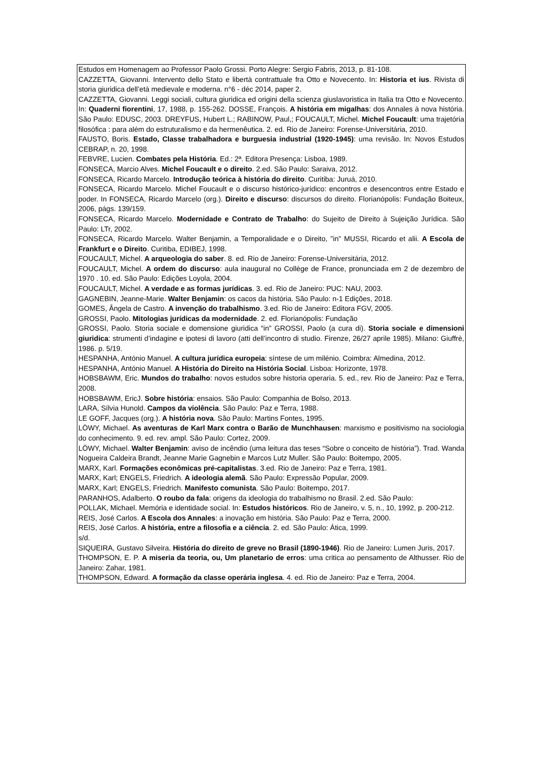Estudos em Homenagem ao Professor Paolo Grossi. Porto Alegre: Sergio Fabris, 2013, p. 81-108.
CAZZETTA, Giovanni. Intervento dello Stato e libertà contrattuale fra Otto e Novecento. In: Historia et ius. Rivista di storia giuridica dell’età medievale e moderna. n°6 - déc 2014, paper 2.
CAZZETTA, Giovanni. Leggi sociali, cultura giuridica ed origini della scienza giuslavoristica in Italia tra Otto e Novecento. In: Quaderni fiorentini, 17, 1988, p. 155-262. DOSSE, François. A história em migalhas: dos Annales à nova história. São Paulo: EDUSC, 2003. DREYFUS, Hubert L.; RABINOW, Paul,; FOUCAULT, Michel. Michel Foucault: uma trajetória filosófica : para além do estruturalismo e da hermenêutica. 2. ed. Rio de Janeiro: Forense-Universitária, 2010.
FAUSTO, Boris. Estado, Classe trabalhadora e burguesia industrial (1920-1945): uma revisão. In: Novos Estudos CEBRAP, n. 20, 1998.
FEBVRE, Lucien. Combates pela História. Ed.: 2ª. Editora Presença: Lisboa, 1989.
FONSECA, Marcio Alves. Michel Foucault e o direito. 2.ed. São Paulo: Saraiva, 2012.
FONSECA, Ricardo Marcelo. Introdução teórica à história do direito. Curitiba: Juruá, 2010.
FONSECA, Ricardo Marcelo. Michel Foucault e o discurso histórico-jurídico: encontros e desencontros entre Estado e poder. In FONSECA, Ricardo Marcelo (org.). Direito e discurso: discursos do direito. Florianópolis: Fundação Boiteux, 2006, págs. 139/159.
FONSECA, Ricardo Marcelo. Modernidade e Contrato de Trabalho: do Sujeito de Direito à Sujeição Jurídica. São Paulo: LTr, 2002.
FONSECA, Ricardo Marcelo. Walter Benjamin, a Temporalidade e o Direito, "in" MUSSI, Ricardo et alii. A Escola de Frankfurt e o Direito. Curitiba, EDIBEJ, 1998.
FOUCAULT, Michel. A arqueologia do saber. 8. ed. Rio de Janeiro: Forense-Universitária, 2012.
FOUCAULT, Michel. A ordem do discurso: aula inaugural no Collège de France, pronunciada em 2 de dezembro de 1970 . 10. ed. São Paulo: Edições Loyola, 2004.
FOUCAULT, Michel. A verdade e as formas jurídicas. 3. ed. Rio de Janeiro: PUC: NAU, 2003.
GAGNEBIN, Jeanne-Marie. Walter Benjamin: os cacos da história. São Paulo: n-1 Edições, 2018.
GOMES, Ângela de Castro. A invenção do trabalhismo. 3.ed. Rio de Janeiro: Editora FGV, 2005.
GROSSI, Paolo. Mitologias jurídicas da modernidade. 2. ed. Florianópolis: Fundação
GROSSI, Paolo. Storia sociale e domensione giuridica “in” GROSSI, Paolo (a cura di). Storia sociale e dimensioni giuridica: strumenti d’indagine e ipotesi di lavoro (atti dell’incontro di studio. Firenze, 26/27 aprile 1985). Milano: Giuffrè, 1986. p. 5/19.
HESPANHA, António Manuel. A cultura jurídica europeia: síntese de um milénio. Coimbra: Almedina, 2012.
HESPANHA, António Manuel. A História do Direito na História Social. Lisboa: Horizonte, 1978.
HOBSBAWM, Eric. Mundos do trabalho: novos estudos sobre historia operaria. 5. ed., rev. Rio de Janeiro: Paz e Terra, 2008.
HOBSBAWM, EricJ. Sobre história: ensaios. São Paulo: Companhia de Bolso, 2013.
LARA, Sílvia Hunold. Campos da violência. São Paulo: Paz e Terra, 1988.
LE GOFF, Jacques (org.). A história nova. São Paulo: Martins Fontes, 1995.
LÖWY, Michael. As aventuras de Karl Marx contra o Barão de Munchhausen: marxismo e positivismo na sociologia do conhecimento. 9. ed. rev. ampl. São Paulo: Cortez, 2009.
LÖWY, Michael. Walter Benjamin: aviso de incêndio (uma leitura das teses “Sobre o conceito de história”). Trad. Wanda Nogueira Caldeira Brandt, Jeanne Marie Gagnebin e Marcos Lutz Muller. São Paulo: Boitempo, 2005.
MARX, Karl. Formações econômicas pré-capitalistas. 3.ed. Rio de Janeiro: Paz e Terra, 1981.
MARX, Karl; ENGELS, Friedrich. A ideologia alemã. São Paulo: Expressão Popular, 2009.
MARX, Karl; ENGELS, Friedrich. Manifesto comunista. São Paulo: Boitempo, 2017.
PARANHOS, Adalberto. O roubo da fala: origens da ideologia do trabalhismo no Brasil. 2.ed. São Paulo:
POLLAK, Michael. Memória e identidade social. In: Estudos históricos. Rio de Janeiro, v. 5, n., 10, 1992, p. 200-212.
REIS, José Carlos. A Escola dos Annales: a inovação em história. São Paulo: Paz e Terra, 2000.
REIS, José Carlos. A história, entre a filosofia e a ciência. 2. ed. São Paulo: Ática, 1999.
s/d.
SIQUEIRA, Gustavo Silveira. História do direito de greve no Brasil (1890-1946). Rio de Janeiro: Lumen Juris, 2017.
THOMPSON, E. P. A miseria da teoria, ou, Um planetario de erros: uma critica ao pensamento de Althusser. Rio de Janeiro: Zahar, 1981.
THOMPSON, Edward. A formação da classe operária inglesa. 4. ed. Rio de Janeiro: Paz e Terra, 2004.